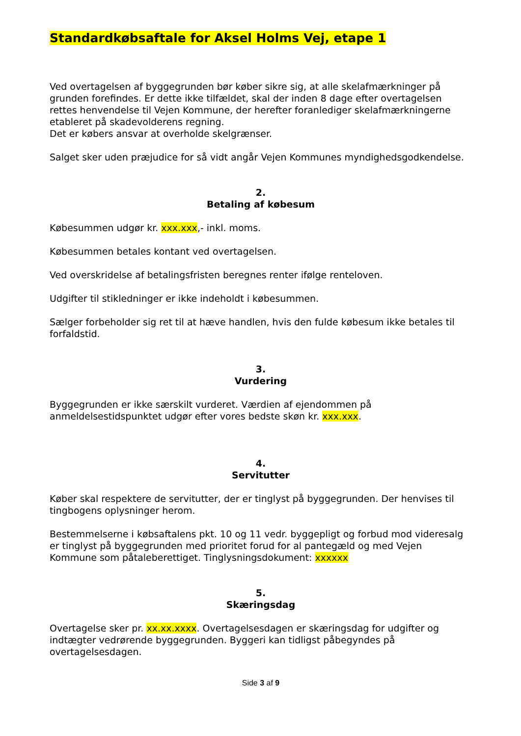Standardkøbsaftale for Aksel Holms Vej, etape 1
Ved overtagelsen af byggegrunden bør køber sikre sig, at alle skelafmærkninger på grunden forefindes. Er dette ikke tilfældet, skal der inden 8 dage efter overtagelsen rettes henvendelse til Vejen Kommune, der herefter foranlediger skelafmærkningerne etableret på skadevolderens regning.
Det er købers ansvar at overholde skelgrænser.
Salget sker uden præjudice for så vidt angår Vejen Kommunes myndighedsgodkendelse.
2.
Betaling af købesum
Købesummen udgør kr. xxx.xxx,- inkl. moms.
Købesummen betales kontant ved overtagelsen.
Ved overskridelse af betalingsfristen beregnes renter ifølge renteloven.
Udgifter til stikledninger er ikke indeholdt i købesummen.
Sælger forbeholder sig ret til at hæve handlen, hvis den fulde købesum ikke betales til forfaldstid.
3.
Vurdering
Byggegrunden er ikke særskilt vurderet. Værdien af ejendommen på anmeldelsestidspunktet udgør efter vores bedste skøn kr. xxx.xxx.
4.
Servitutter
Køber skal respektere de servitutter, der er tinglyst på byggegrunden. Der henvises til tingbogens oplysninger herom.
Bestemmelserne i købsaftalens pkt. 10 og 11 vedr. byggepligt og forbud mod videresalg er tinglyst på byggegrunden med prioritet forud for al pantegæld og med Vejen Kommune som påtaleberettiget. Tinglysningsdokument: xxxxxx
5.
Skæringsdag
Overtagelse sker pr. xx.xx.xxxx. Overtagelsesdagen er skæringsdag for udgifter og indtægter vedrørende byggegrunden. Byggeri kan tidligst påbegyndes på overtagelsesdagen.
Side 3 af 9